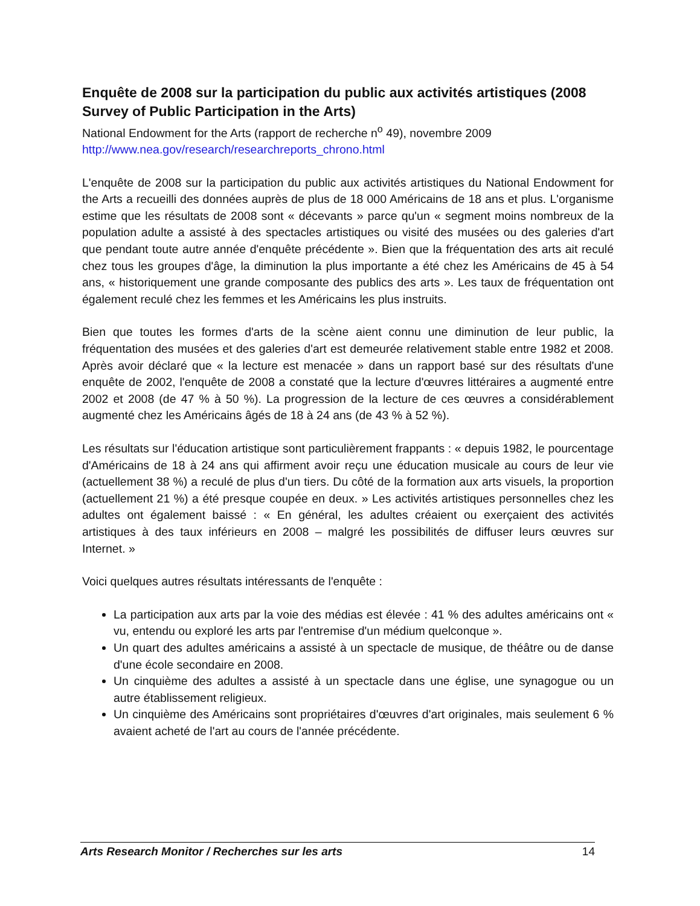Enquête de 2008 sur la participation du public aux activités artistiques (2008 Survey of Public Participation in the Arts)
National Endowment for the Arts (rapport de recherche n<sup>o</sup> 49), novembre 2009
http://www.nea.gov/research/researchreports_chrono.html
L'enquête de 2008 sur la participation du public aux activités artistiques du National Endowment for the Arts a recueilli des données auprès de plus de 18 000 Américains de 18 ans et plus. L'organisme estime que les résultats de 2008 sont « décevants » parce qu'un « segment moins nombreux de la population adulte a assisté à des spectacles artistiques ou visité des musées ou des galeries d'art que pendant toute autre année d'enquête précédente ». Bien que la fréquentation des arts ait reculé chez tous les groupes d'âge, la diminution la plus importante a été chez les Américains de 45 à 54 ans, « historiquement une grande composante des publics des arts ». Les taux de fréquentation ont également reculé chez les femmes et les Américains les plus instruits.
Bien que toutes les formes d'arts de la scène aient connu une diminution de leur public, la fréquentation des musées et des galeries d'art est demeurée relativement stable entre 1982 et 2008. Après avoir déclaré que « la lecture est menacée » dans un rapport basé sur des résultats d'une enquête de 2002, l'enquête de 2008 a constaté que la lecture d'œuvres littéraires a augmenté entre 2002 et 2008 (de 47 % à 50 %). La progression de la lecture de ces œuvres a considérablement augmenté chez les Américains âgés de 18 à 24 ans (de 43 % à 52 %).
Les résultats sur l'éducation artistique sont particulièrement frappants : « depuis 1982, le pourcentage d'Américains de 18 à 24 ans qui affirment avoir reçu une éducation musicale au cours de leur vie (actuellement 38 %) a reculé de plus d'un tiers. Du côté de la formation aux arts visuels, la proportion (actuellement 21 %) a été presque coupée en deux. » Les activités artistiques personnelles chez les adultes ont également baissé : « En général, les adultes créaient ou exerçaient des activités artistiques à des taux inférieurs en 2008 – malgré les possibilités de diffuser leurs œuvres sur Internet. »
Voici quelques autres résultats intéressants de l'enquête :
La participation aux arts par la voie des médias est élevée : 41 % des adultes américains ont « vu, entendu ou exploré les arts par l'entremise d'un médium quelconque ».
Un quart des adultes américains a assisté à un spectacle de musique, de théâtre ou de danse d'une école secondaire en 2008.
Un cinquième des adultes a assisté à un spectacle dans une église, une synagogue ou un autre établissement religieux.
Un cinquième des Américains sont propriétaires d'œuvres d'art originales, mais seulement 6 % avaient acheté de l'art au cours de l'année précédente.
Arts Research Monitor / Recherches sur les arts 14